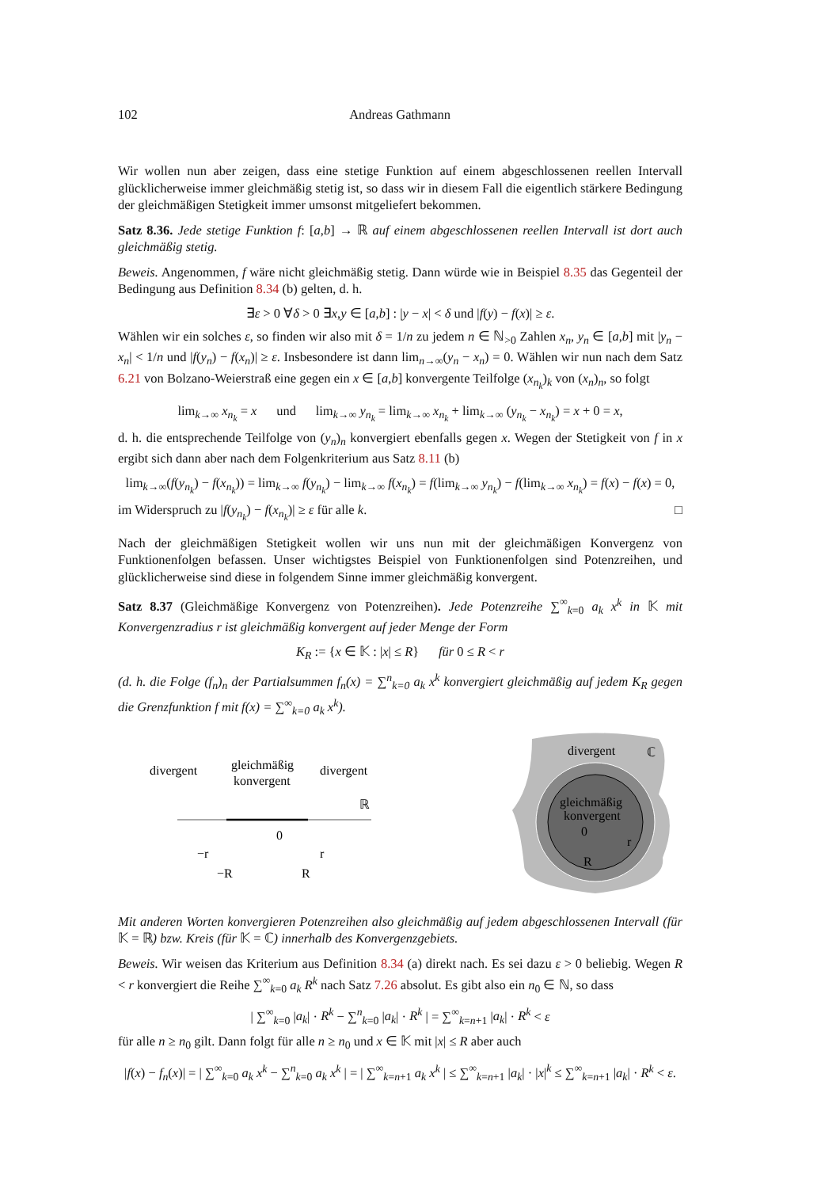102 Andreas Gathmann
Wir wollen nun aber zeigen, dass eine stetige Funktion auf einem abgeschlossenen reellen Intervall glücklicherweise immer gleichmäßig stetig ist, so dass wir in diesem Fall die eigentlich stärkere Bedingung der gleichmäßigen Stetigkeit immer umsonst mitgeliefert bekommen.
Satz 8.36. Jede stetige Funktion f: [a,b] → ℝ auf einem abgeschlossenen reellen Intervall ist dort auch gleichmäßig stetig.
Beweis. Angenommen, f wäre nicht gleichmäßig stetig. Dann würde wie in Beispiel 8.35 das Gegenteil der Bedingung aus Definition 8.34 (b) gelten, d. h.
∃ε > 0 ∀δ > 0 ∃x,y ∈ [a,b] : |y − x| < δ und |f(y) − f(x)| ≥ ε.
Wählen wir ein solches ε, so finden wir also mit δ = 1/n zu jedem n ∈ ℕ<sub>>0</sub> Zahlen x<sub>n</sub>, y<sub>n</sub> ∈ [a,b] mit |y<sub>n</sub> − x<sub>n</sub>| < 1/n und |f(y<sub>n</sub>) − f(x<sub>n</sub>)| ≥ ε. Insbesondere ist dann lim<sub>n→∞</sub>(y<sub>n</sub> − x<sub>n</sub>) = 0. Wählen wir nun nach dem Satz 6.21 von Bolzano-Weierstraß eine gegen ein x ∈ [a,b] konvergente Teilfolge (x<sub>n<sub>k</sub></sub>)<sub>k</sub> von (x<sub>n</sub>)<sub>n</sub>, so folgt
lim<sub>k→∞</sub> x<sub>n<sub>k</sub></sub> = x und lim<sub>k→∞</sub> y<sub>n<sub>k</sub></sub> = lim<sub>k→∞</sub> x<sub>n<sub>k</sub></sub> + lim<sub>k→∞</sub> (y<sub>n<sub>k</sub></sub> − x<sub>n<sub>k</sub></sub>) = x + 0 = x,
d. h. die entsprechende Teilfolge von (y<sub>n</sub>)<sub>n</sub> konvergiert ebenfalls gegen x. Wegen der Stetigkeit von f in x ergibt sich dann aber nach dem Folgenkriterium aus Satz 8.11 (b)
lim<sub>k→∞</sub>(f(y<sub>n<sub>k</sub></sub>) − f(x<sub>n<sub>k</sub></sub>)) = lim<sub>k→∞</sub> f(y<sub>n<sub>k</sub></sub>) − lim<sub>k→∞</sub> f(x<sub>n<sub>k</sub></sub>) = f(lim<sub>k→∞</sub> y<sub>n<sub>k</sub></sub>) − f(lim<sub>k→∞</sub> x<sub>n<sub>k</sub></sub>) = f(x) − f(x) = 0,
im Widerspruch zu |f(y<sub>n<sub>k</sub></sub>) − f(x<sub>n<sub>k</sub></sub>)| ≥ ε für alle k. □
Nach der gleichmäßigen Stetigkeit wollen wir uns nun mit der gleichmäßigen Konvergenz von Funktionenfolgen befassen. Unser wichtigstes Beispiel von Funktionenfolgen sind Potenzreihen, und glücklicherweise sind diese in folgendem Sinne immer gleichmäßig konvergent.
Satz 8.37 (Gleichmäßige Konvergenz von Potenzreihen). Jede Potenzreihe ∑<sup>∞</sup><sub>k=0</sub> a<sub>k</sub> x<sup>k</sup> in 𝕂 mit Konvergenzradius r ist gleichmäßig konvergent auf jeder Menge der Form
K<sub>R</sub> := {x ∈ 𝕂 : |x| ≤ R} für 0 ≤ R < r
(d. h. die Folge (f<sub>n</sub>)<sub>n</sub> der Partialsummen f<sub>n</sub>(x) = ∑<sup>n</sup><sub>k=0</sub> a<sub>k</sub> x<sup>k</sup> konvergiert gleichmäßig auf jedem K<sub>R</sub> gegen die Grenzfunktion f mit f(x) = ∑<sup>∞</sup><sub>k=0</sub> a<sub>k</sub> x<sup>k</sup>).
divergent
gleichmäßig
konvergent
divergent
ℝ
0
−r
r
−R
R
divergent
ℂ
gleichmäßig
konvergent
0
r
R
Mit anderen Worten konvergieren Potenzreihen also gleichmäßig auf jedem abgeschlossenen Intervall (für 𝕂 = ℝ) bzw. Kreis (für 𝕂 = ℂ) innerhalb des Konvergenzgebiets.
Beweis. Wir weisen das Kriterium aus Definition 8.34 (a) direkt nach. Es sei dazu ε > 0 beliebig. Wegen R < r konvergiert die Reihe ∑<sup>∞</sup><sub>k=0</sub> a<sub>k</sub> R<sup>k</sup> nach Satz 7.26 absolut. Es gibt also ein n<sub>0</sub> ∈ ℕ, so dass
| ∑<sup>∞</sup><sub>k=0</sub> |a<sub>k</sub>| · R<sup>k</sup> − ∑<sup>n</sup><sub>k=0</sub> |a<sub>k</sub>| · R<sup>k</sup> | = ∑<sup>∞</sup><sub>k=n+1</sub> |a<sub>k</sub>| · R<sup>k</sup> < ε
für alle n ≥ n<sub>0</sub> gilt. Dann folgt für alle n ≥ n<sub>0</sub> und x ∈ 𝕂 mit |x| ≤ R aber auch
|f(x) − f<sub>n</sub>(x)| = | ∑<sup>∞</sup><sub>k=0</sub> a<sub>k</sub> x<sup>k</sup> − ∑<sup>n</sup><sub>k=0</sub> a<sub>k</sub> x<sup>k</sup> | = | ∑<sup>∞</sup><sub>k=n+1</sub> a<sub>k</sub> x<sup>k</sup> | ≤ ∑<sup>∞</sup><sub>k=n+1</sub> |a<sub>k</sub>| · |x|<sup>k</sup> ≤ ∑<sup>∞</sup><sub>k=n+1</sub> |a<sub>k</sub>| · R<sup>k</sup> < ε.